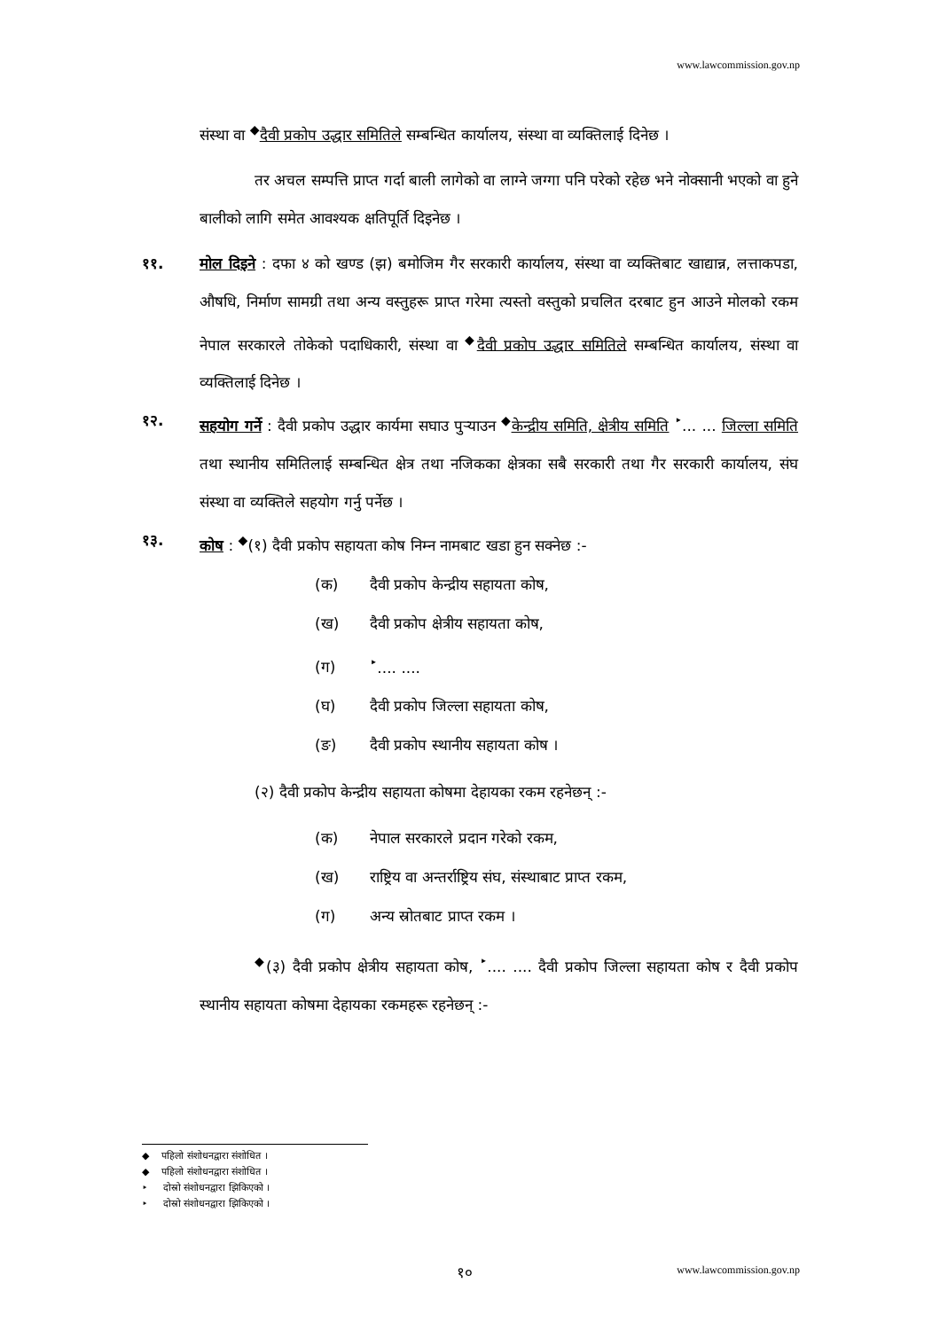www.lawcommission.gov.np
संस्था वा <sup>◆</sup>दैवी प्रकोप उद्धार समितिले सम्बन्धित कार्यालय, संस्था वा व्यक्तिलाई दिनेछ ।
तर अचल सम्पत्ति प्राप्त गर्दा बाली लागेको वा लाग्ने जग्गा पनि परेको रहेछ भने नोक्सानी भएको वा हुने बालीको लागि समेत आवश्यक क्षतिपूर्ति दिइनेछ ।
११. मोल दिइने : दफा ४ को खण्ड (झ) बमोजिम गैर सरकारी कार्यालय, संस्था वा व्यक्तिबाट खाद्यान्न, लत्ताकपडा, औषधि, निर्माण सामग्री तथा अन्य वस्तुहरू प्राप्त गरेमा त्यस्तो वस्तुको प्रचलित दरबाट हुन आउने मोलको रकम नेपाल सरकारले तोकेको पदाधिकारी, संस्था वा <sup>◆</sup>दैवी प्रकोप उद्धार समितिले सम्बन्धित कार्यालय, संस्था वा व्यक्तिलाई दिनेछ ।
१२. सहयोग गर्ने : दैवी प्रकोप उद्धार कार्यमा सघाउ पुऱ्याउन <sup>◆</sup>केन्द्रीय समिति, क्षेत्रीय समिति <sup>‣</sup>... ... जिल्ला समिति तथा स्थानीय समितिलाई सम्बन्धित क्षेत्र तथा नजिकका क्षेत्रका सबै सरकारी तथा गैर सरकारी कार्यालय, संघ संस्था वा व्यक्तिले सहयोग गर्नु पर्नेछ ।
१३. कोष : <sup>◆</sup>(१) दैवी प्रकोप सहायता कोष निम्न नामबाट खडा हुन सक्नेछ :-
(क) दैवी प्रकोप केन्द्रीय सहायता कोष,
(ख) दैवी प्रकोप क्षेत्रीय सहायता कोष,
(ग)<sup>‣</sup>.... ....
(घ) दैवी प्रकोप जिल्ला सहायता कोष,
(ङ) दैवी प्रकोप स्थानीय सहायता कोष ।
(२) दैवी प्रकोप केन्द्रीय सहायता कोषमा देहायका रकम रहनेछन् :-
(क) नेपाल सरकारले प्रदान गरेको रकम,
(ख) राष्ट्रिय वा अन्तर्राष्ट्रिय संघ, संस्थाबाट प्राप्त रकम,
(ग) अन्य स्रोतबाट प्राप्त रकम ।
<sup>◆</sup>(३) दैवी प्रकोप क्षेत्रीय सहायता कोष, <sup>‣</sup>.... .... दैवी प्रकोप जिल्ला सहायता कोष र दैवी प्रकोप स्थानीय सहायता कोषमा देहायका रकमहरू रहनेछन् :-
◆ पहिलो संशोधनद्वारा संशोधित ।
◆ पहिलो संशोधनद्वारा संशोधित ।
‣ दोस्रो संशोधनद्वारा झिकिएको ।
‣ दोस्रो संशोधनद्वारा झिकिएको ।
१० www.lawcommission.gov.np